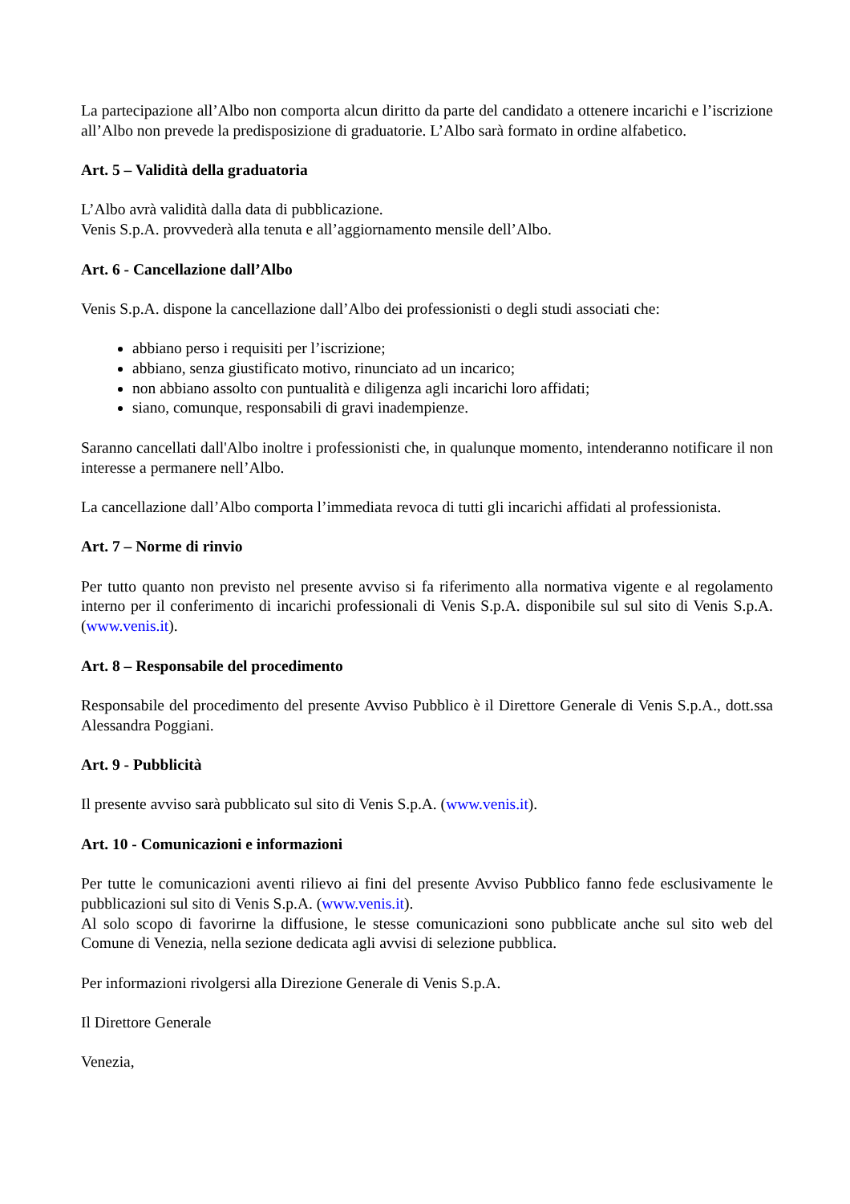La partecipazione all’Albo non comporta alcun diritto da parte del candidato a ottenere incarichi e l’iscrizione all’Albo non prevede la predisposizione di graduatorie. L’Albo sarà formato in ordine alfabetico.
Art. 5 – Validità della graduatoria
L’Albo avrà validità dalla data di pubblicazione.
Venis S.p.A. provvederà alla tenuta e all’aggiornamento mensile dell’Albo.
Art. 6 - Cancellazione dall’Albo
Venis S.p.A. dispone la cancellazione dall’Albo dei professionisti o degli studi associati che:
abbiano perso i requisiti per l’iscrizione;
abbiano, senza giustificato motivo, rinunciato ad un incarico;
non abbiano assolto con puntualità e diligenza agli incarichi loro affidati;
siano, comunque, responsabili di gravi inadempienze.
Saranno cancellati dall'Albo inoltre i professionisti che, in qualunque momento, intenderanno notificare il non interesse a permanere nell’Albo.
La cancellazione dall’Albo comporta l’immediata revoca di tutti gli incarichi affidati al professionista.
Art. 7 – Norme di rinvio
Per tutto quanto non previsto nel presente avviso si fa riferimento alla normativa vigente e al regolamento interno per il conferimento di incarichi professionali di Venis S.p.A. disponibile sul sul sito di Venis S.p.A. (www.venis.it).
Art. 8 – Responsabile del procedimento
Responsabile del procedimento del presente Avviso Pubblico è il Direttore Generale di Venis S.p.A., dott.ssa Alessandra Poggiani.
Art. 9 - Pubblicità
Il presente avviso sarà pubblicato sul sito di Venis S.p.A. (www.venis.it).
Art. 10 - Comunicazioni e informazioni
Per tutte le comunicazioni aventi rilievo ai fini del presente Avviso Pubblico fanno fede esclusivamente le pubblicazioni sul sito di Venis S.p.A. (www.venis.it).
Al solo scopo di favorirne la diffusione, le stesse comunicazioni sono pubblicate anche sul sito web del Comune di Venezia, nella sezione dedicata agli avvisi di selezione pubblica.
Per informazioni rivolgersi alla Direzione Generale di Venis S.p.A.
Il Direttore Generale
Venezia,